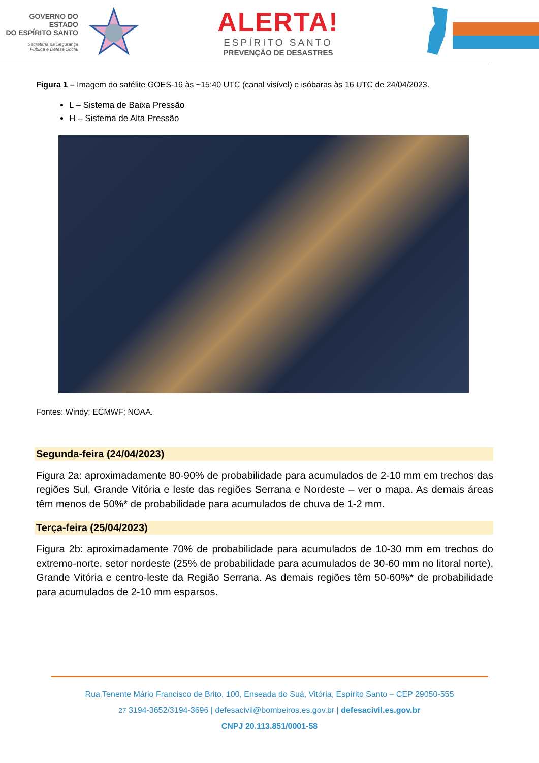GOVERNO DO ESTADO
DO ESPÍRITO SANTO
Secretaria da Segurança
Pública e Defesa Social
ALERTA!
ESPÍRITO SANTO
PREVENÇÃO DE DESASTRES
Figura 1 – Imagem do satélite GOES-16 às ~15:40 UTC (canal visível) e isóbaras às 16 UTC de 24/04/2023.
L – Sistema de Baixa Pressão
H – Sistema de Alta Pressão
Fontes: Windy; ECMWF; NOAA.
Segunda-feira (24/04/2023)
Figura 2a: aproximadamente 80-90% de probabilidade para acumulados de 2-10 mm em trechos das regiões Sul, Grande Vitória e leste das regiões Serrana e Nordeste – ver o mapa. As demais áreas têm menos de 50%* de probabilidade para acumulados de chuva de 1-2 mm.
Terça-feira (25/04/2023)
Figura 2b: aproximadamente 70% de probabilidade para acumulados de 10-30 mm em trechos do extremo-norte, setor nordeste (25% de probabilidade para acumulados de 30-60 mm no litoral norte), Grande Vitória e centro-leste da Região Serrana. As demais regiões têm 50-60%* de probabilidade para acumulados de 2-10 mm esparsos.
Rua Tenente Mário Francisco de Brito, 100, Enseada do Suá, Vitória, Espírito Santo – CEP 29050-555
27 3194-3652/3194-3696 | defesacivil@bombeiros.es.gov.br | defesacivil.es.gov.br
CNPJ 20.113.851/0001-58